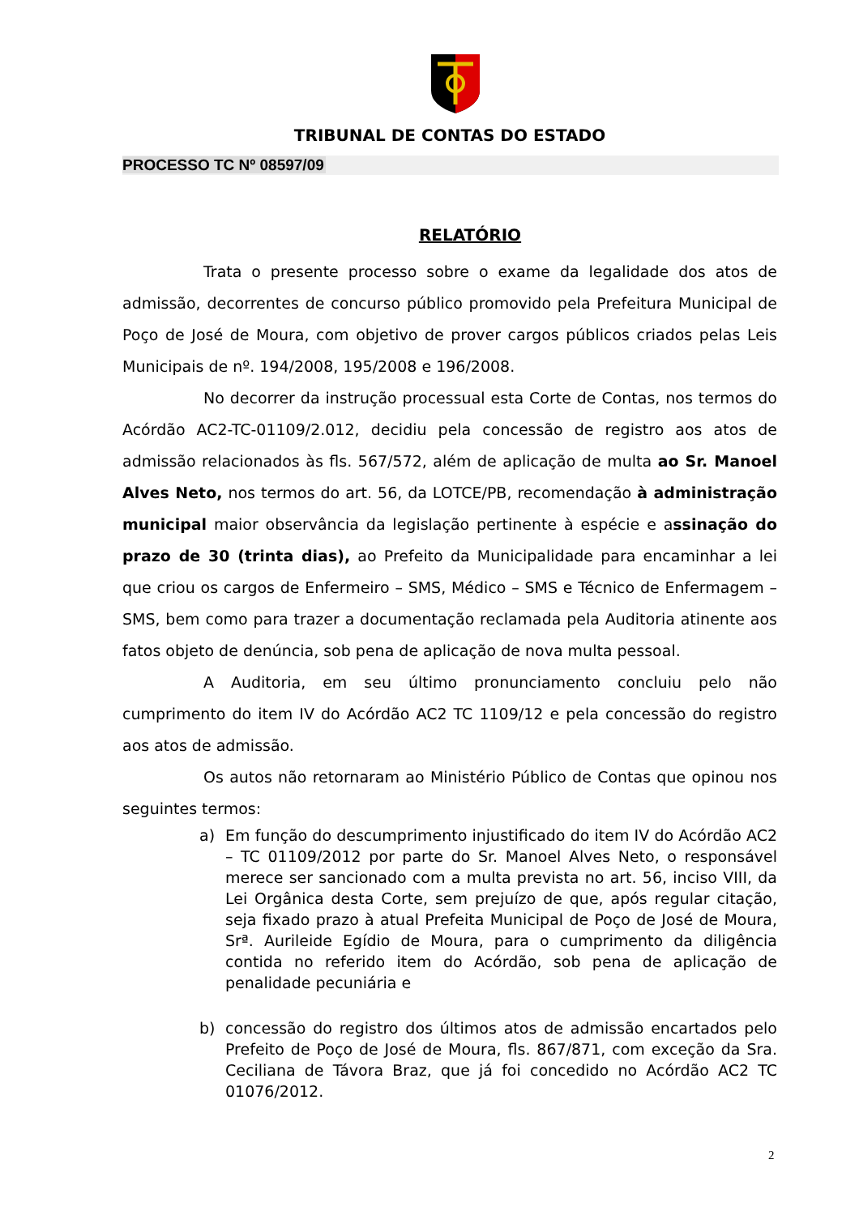TRIBUNAL DE CONTAS DO ESTADO
PROCESSO TC Nº 08597/09
RELATÓRIO
Trata o presente processo sobre o exame da legalidade dos atos de admissão, decorrentes de concurso público promovido pela Prefeitura Municipal de Poço de José de Moura, com objetivo de prover cargos públicos criados pelas Leis Municipais de nº. 194/2008, 195/2008 e 196/2008.
No decorrer da instrução processual esta Corte de Contas, nos termos do Acórdão AC2-TC-01109/2.012, decidiu pela concessão de registro aos atos de admissão relacionados às fls. 567/572, além de aplicação de multa ao Sr. Manoel Alves Neto, nos termos do art. 56, da LOTCE/PB, recomendação à administração municipal maior observância da legislação pertinente à espécie e assinação do prazo de 30 (trinta dias), ao Prefeito da Municipalidade para encaminhar a lei que criou os cargos de Enfermeiro – SMS, Médico – SMS e Técnico de Enfermagem – SMS, bem como para trazer a documentação reclamada pela Auditoria atinente aos fatos objeto de denúncia, sob pena de aplicação de nova multa pessoal.
A Auditoria, em seu último pronunciamento concluiu pelo não cumprimento do item IV do Acórdão AC2 TC 1109/12 e pela concessão do registro aos atos de admissão.
Os autos não retornaram ao Ministério Público de Contas que opinou nos seguintes termos:
a) Em função do descumprimento injustificado do item IV do Acórdão AC2 – TC 01109/2012 por parte do Sr. Manoel Alves Neto, o responsável merece ser sancionado com a multa prevista no art. 56, inciso VIII, da Lei Orgânica desta Corte, sem prejuízo de que, após regular citação, seja fixado prazo à atual Prefeita Municipal de Poço de José de Moura, Srª. Aurileide Egídio de Moura, para o cumprimento da diligência contida no referido item do Acórdão, sob pena de aplicação de penalidade pecuniária e
b) concessão do registro dos últimos atos de admissão encartados pelo Prefeito de Poço de José de Moura, fls. 867/871, com exceção da Sra. Ceciliana de Távora Braz, que já foi concedido no Acórdão AC2 TC 01076/2012.
2